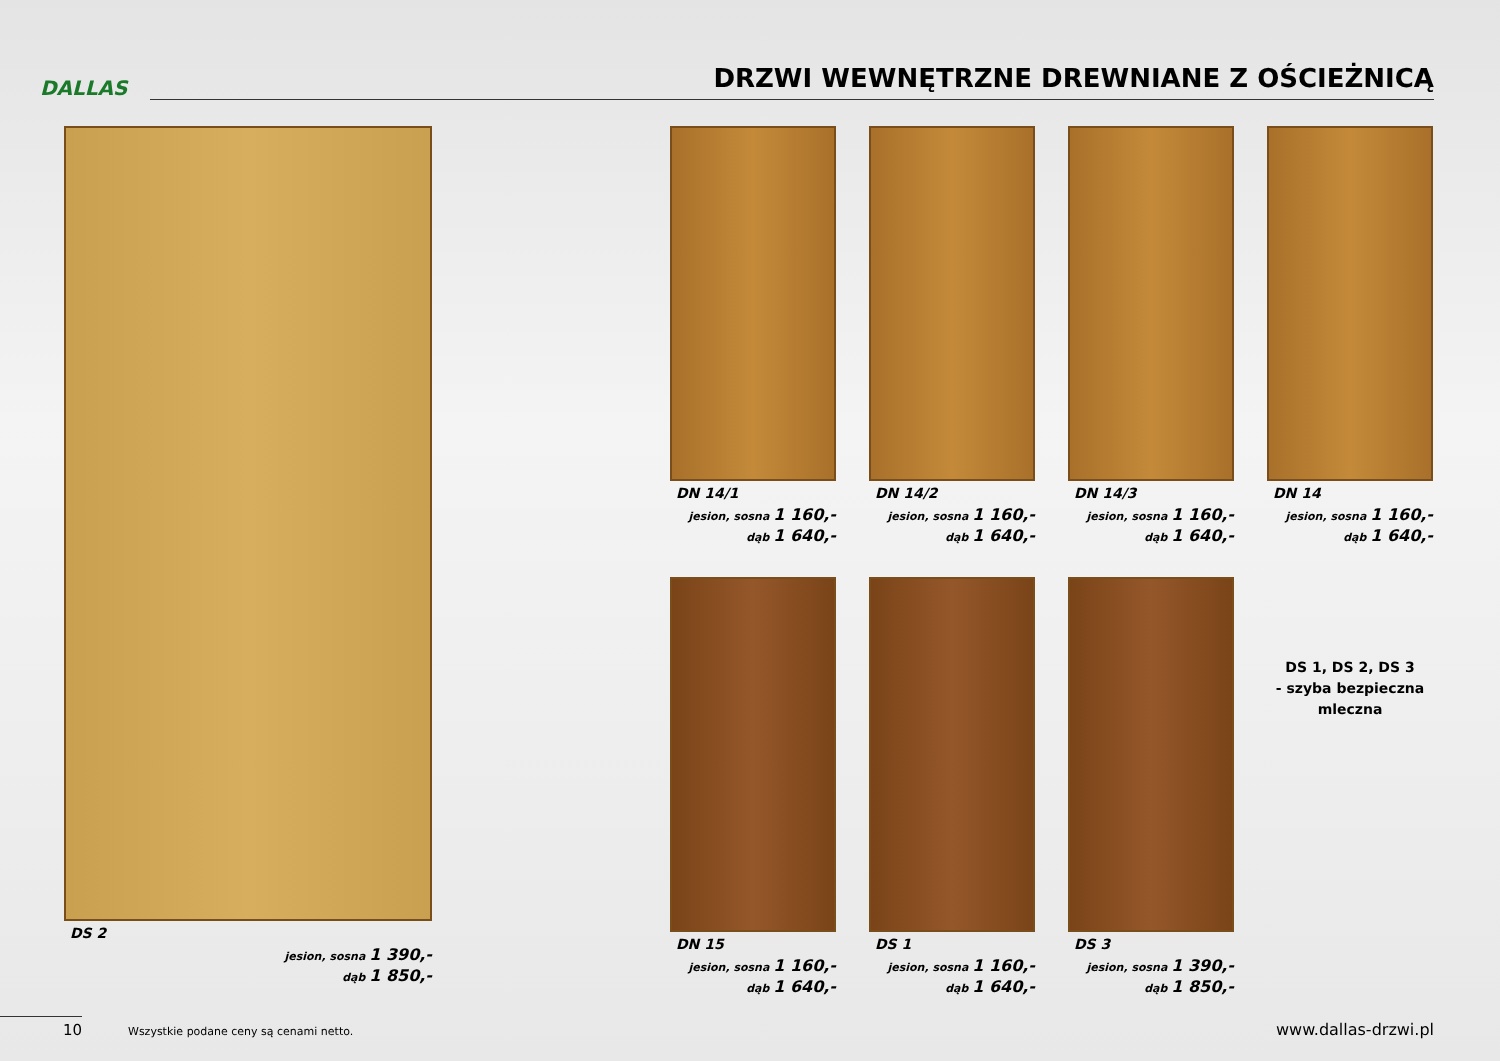DALLAS
DRZWI WEWNĘTRZNE DREWNIANE Z OŚCIEŻNICĄ
DS 2
jesion, sosna 1 390,-
dąb 1 850,-
DN 14/1
jesion, sosna 1 160,-
dąb 1 640,-
DN 14/2
jesion, sosna 1 160,-
dąb 1 640,-
DN 14/3
jesion, sosna 1 160,-
dąb 1 640,-
DN 14
jesion, sosna 1 160,-
dąb 1 640,-
DN 15
jesion, sosna 1 160,-
dąb 1 640,-
DS 1
jesion, sosna 1 160,-
dąb 1 640,-
DS 3
jesion, sosna 1 390,-
dąb 1 850,-
DS 1, DS 2, DS 3
- szyba bezpieczna
mleczna
10
Wszystkie podane ceny są cenami netto.
www.dallas-drzwi.pl